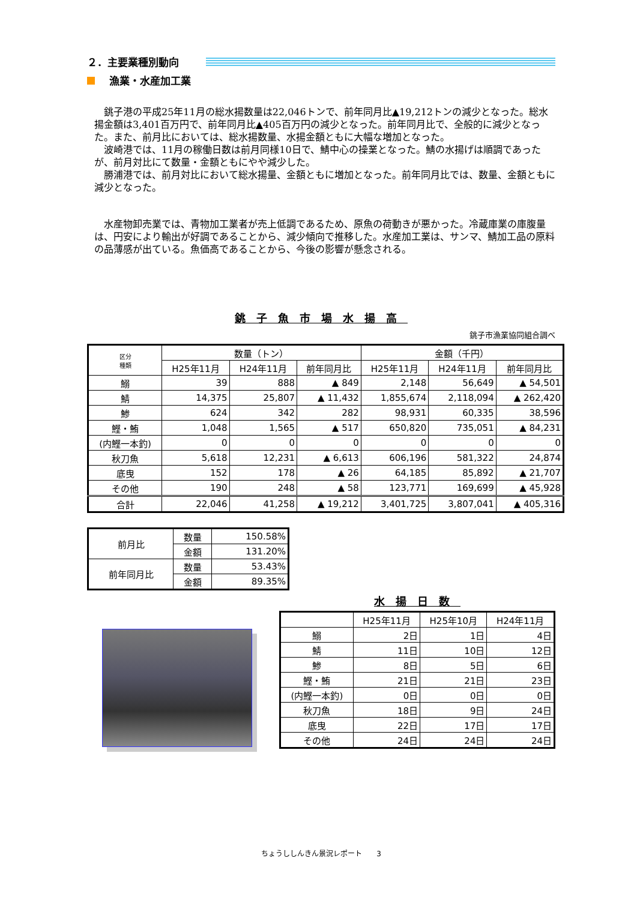２．主要業種別動向
漁業・水産加工業
銚子港の平成25年11月の総水揚数量は22,046トンで、前年同月比▲19,212トンの減少となった。総水揚金額は3,401百万円で、前年同月比▲405百万円の減少となった。前年同月比で、全般的に減少となった。また、前月比においては、総水揚数量、水揚金額ともに大幅な増加となった。
波崎港では、11月の稼働日数は前月同様10日で、鯖中心の操業となった。鯖の水揚げは順調であったが、前月対比にて数量・金額ともにやや減少した。
勝浦港では、前月対比において総水揚量、金額ともに増加となった。前年同月比では、数量、金額ともに減少となった。
水産物卸売業では、青物加工業者が売上低調であるため、原魚の荷動きが悪かった。冷蔵庫業の庫腹量は、円安により輸出が好調であることから、減少傾向で推移した。水産加工業は、サンマ、鯖加工品の原料の品薄感が出ている。魚価高であることから、今後の影響が懸念される。
銚子魚市場水揚高
銚子市漁業協同組合調べ
| 区分 種類 | 数量（トン） | | | 金額（千円） | | |
| | H25年11月 | H24年11月 | 前年同月比 | H25年11月 | H24年11月 | 前年同月比 |
| 鰯 | 39 | 888 | ▲ 849 | 2,148 | 56,649 | ▲ 54,501 |
| 鯖 | 14,375 | 25,807 | ▲ 11,432 | 1,855,674 | 2,118,094 | ▲ 262,420 |
| 鯵 | 624 | 342 | 282 | 98,931 | 60,335 | 38,596 |
| 鰹・鮪 | 1,048 | 1,565 | ▲ 517 | 650,820 | 735,051 | ▲ 84,231 |
| (内鰹一本釣) | 0 | 0 | 0 | 0 | 0 | 0 |
| 秋刀魚 | 5,618 | 12,231 | ▲ 6,613 | 606,196 | 581,322 | 24,874 |
| 底曳 | 152 | 178 | ▲ 26 | 64,185 | 85,892 | ▲ 21,707 |
| その他 | 190 | 248 | ▲ 58 | 123,771 | 169,699 | ▲ 45,928 |
| 合計 | 22,046 | 41,258 | ▲ 19,212 | 3,401,725 | 3,807,041 | ▲ 405,316 |
| 前月比 | 数量 | 150.58% |
| | 金額 | 131.20% |
| 前年同月比 | 数量 | 53.43% |
| | 金額 | 89.35% |
水揚日数
| | H25年11月 | H25年10月 | H24年11月 |
| 鰯 | 2日 | 1日 | 4日 |
| 鯖 | 11日 | 10日 | 12日 |
| 鯵 | 8日 | 5日 | 6日 |
| 鰹・鮪 | 21日 | 21日 | 23日 |
| (内鰹一本釣) | 0日 | 0日 | 0日 |
| 秋刀魚 | 18日 | 9日 | 24日 |
| 底曳 | 22日 | 17日 | 17日 |
| その他 | 24日 | 24日 | 24日 |
ちょうししんきん景況レポート　　3